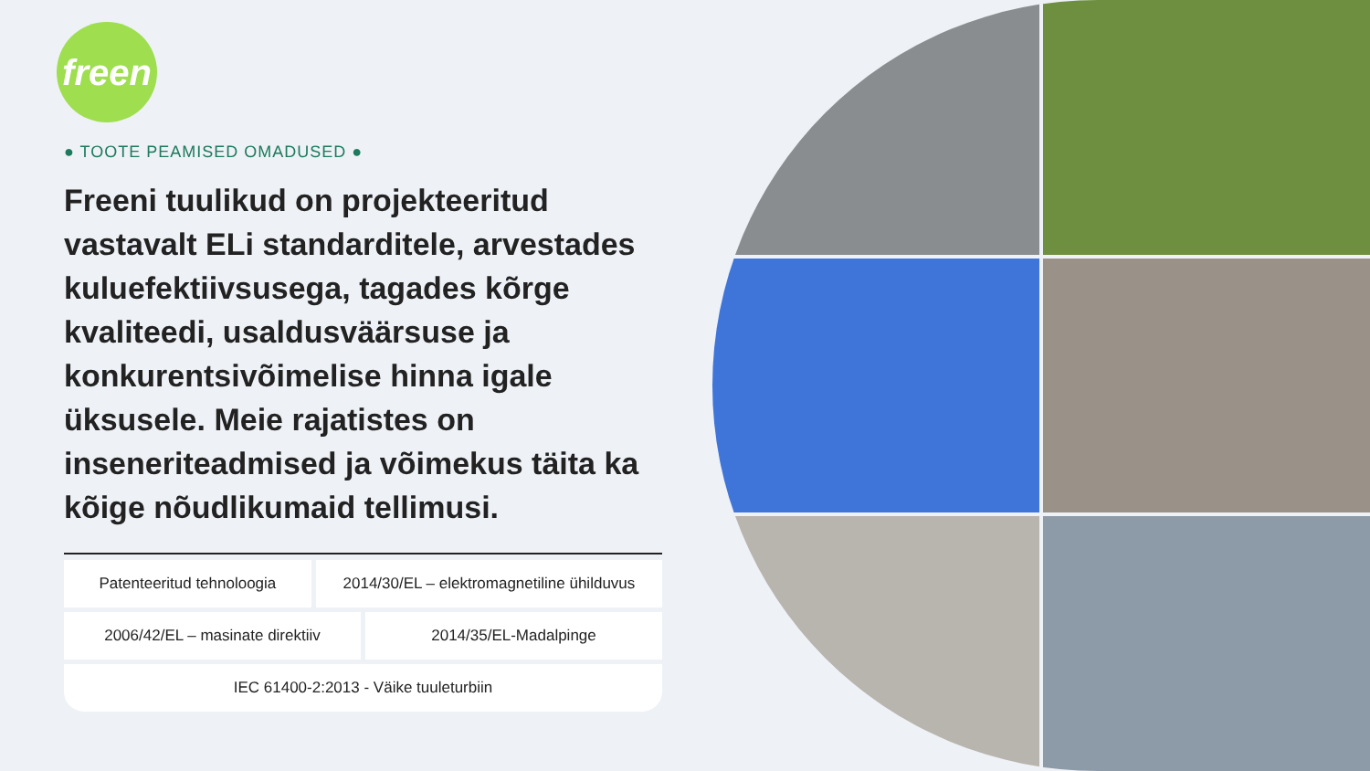freen
● TOOTE PEAMISED OMADUSED ●
Freeni tuulikud on projekteeritud vastavalt ELi standarditele, arvestades kuluefektiivsusega, tagades kõrge kvaliteedi, usaldusväärsuse ja konkurentsivõimelise hinna igale üksusele. Meie rajatistes on inseneriteadmised ja võimekus täita ka kõige nõudlikumaid tellimusi.
Patenteeritud tehnoloogia 2014/30/EL – elektromagnetiline ühilduvus
2006/42/EL – masinate direktiiv
2014/35/EL-Madalpinge
IEC 61400-2:2013 - Väike tuuleturbiin